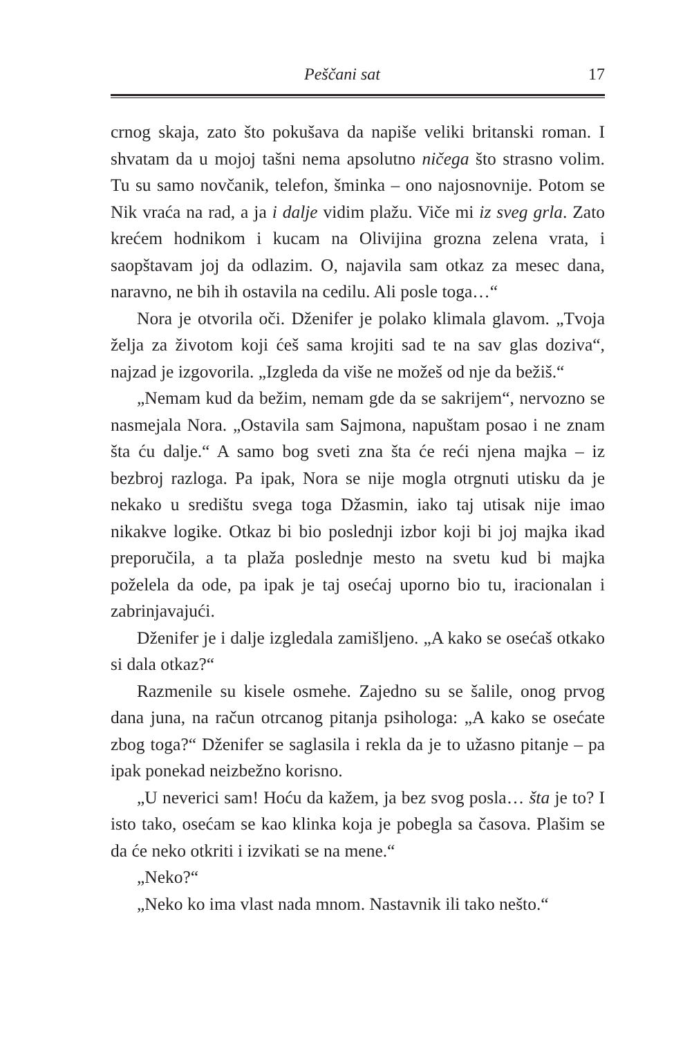Peščani sat 17
crnog skaja, zato što pokušava da napiše veliki britanski roman. I shvatam da u mojoj tašni nema apsolutno ničega što strasno volim. Tu su samo novčanik, telefon, šminka – ono najosnovnije. Potom se Nik vraća na rad, a ja i dalje vidim plažu. Viče mi iz sveg grla. Zato krećem hodnikom i kucam na Olivijina grozna zelena vrata, i saopštavam joj da odlazim. O, najavila sam otkaz za mesec dana, naravno, ne bih ih ostavila na cedilu. Ali posle toga…“
Nora je otvorila oči. Dženifer je polako klimala glavom. „Tvoja želja za životom koji ćeš sama krojiti sad te na sav glas doziva“, najzad je izgovorila. „Izgleda da više ne možeš od nje da bežiš.“
„Nemam kud da bežim, nemam gde da se sakrijem“, nervozno se nasmejala Nora. „Ostavila sam Sajmona, napuštam posao i ne znam šta ću dalje.“ A samo bog sveti zna šta će reći njena majka – iz bezbroj razloga. Pa ipak, Nora se nije mogla otrgnuti utisku da je nekako u središtu svega toga Džasmin, iako taj utisak nije imao nikakve logike. Otkaz bi bio poslednji izbor koji bi joj majka ikad preporučila, a ta plaža poslednje mesto na svetu kud bi majka poželela da ode, pa ipak je taj osećaj uporno bio tu, iracionalan i zabrinjavajući.
Dženifer je i dalje izgledala zamišljeno. „A kako se osećaš otkako si dala otkaz?“
Razmenile su kisele osmehe. Zajedno su se šalile, onog prvog dana juna, na račun otrcanog pitanja psihologa: „A kako se osećate zbog toga?“ Dženifer se saglasila i rekla da je to užasno pitanje – pa ipak ponekad neizbežno korisno.
„U neverici sam! Hoću da kažem, ja bez svog posla… šta je to? I isto tako, osećam se kao klinka koja je pobegla sa časova. Plašim se da će neko otkriti i izvikati se na mene.“
„Neko?“
„Neko ko ima vlast nada mnom. Nastavnik ili tako nešto.“